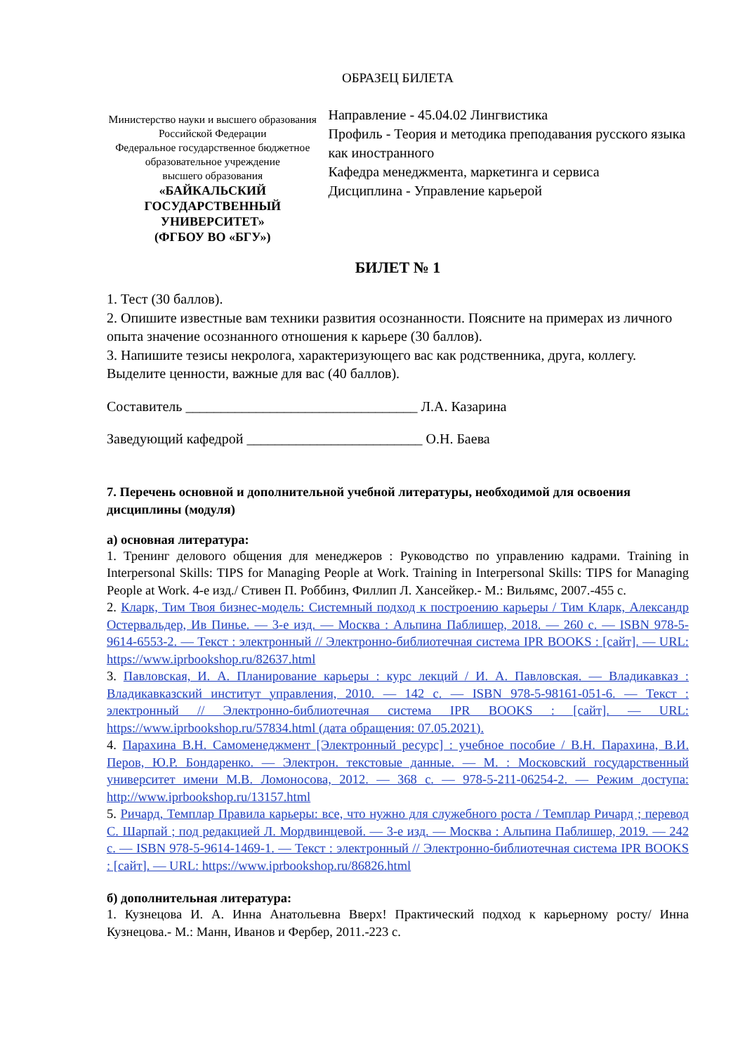ОБРАЗЕЦ БИЛЕТА
Министерство науки и высшего образования
Российской Федерации
Федеральное государственное бюджетное
образовательное учреждение
высшего образования
«БАЙКАЛЬСКИЙ ГОСУДАРСТВЕННЫЙ
УНИВЕРСИТЕТ»
(ФГБОУ ВО «БГУ»)
Направление - 45.04.02 Лингвистика
Профиль - Теория и методика преподавания русского языка как иностранного
Кафедра менеджмента, маркетинга и сервиса
Дисциплина - Управление карьерой
БИЛЕТ № 1
1. Тест (30 баллов).
2. Опишите известные вам техники развития осознанности. Поясните на примерах из личного опыта значение осознанного отношения к карьере (30 баллов).
3. Напишите тезисы некролога, характеризующего вас как родственника, друга, коллегу. Выделите ценности, важные для вас (40 баллов).
Составитель _________________________________ Л.А. Казарина
Заведующий кафедрой _________________________ О.Н. Баева
7. Перечень основной и дополнительной учебной литературы, необходимой для освоения дисциплины (модуля)
а) основная литература:
1. Тренинг делового общения для менеджеров : Руководство по управлению кадрами. Training in Interpersonal Skills: TIPS for Managing People at Work. Training in Interpersonal Skills: TIPS for Managing People at Work. 4-е изд./ Стивен П. Роббинз, Филлип Л. Хансейкер.- М.: Вильямс, 2007.-455 с.
2. Кларк, Тим Твоя бизнес-модель: Системный подход к построению карьеры / Тим Кларк, Александр Остервальдер, Ив Пинье. — 3-е изд. — Москва : Альпина Паблишер, 2018. — 260 с. — ISBN 978-5-9614-6553-2. — Текст : электронный // Электронно-библиотечная система IPR BOOKS : [сайт]. — URL: https://www.iprbookshop.ru/82637.html
3. Павловская, И. А. Планирование карьеры : курс лекций / И. А. Павловская. — Владикавказ : Владикавказский институт управления, 2010. — 142 c. — ISBN 978-5-98161-051-6. — Текст : электронный // Электронно-библиотечная система IPR BOOKS : [сайт]. — URL: https://www.iprbookshop.ru/57834.html (дата обращения: 07.05.2021).
4. Парахина В.Н. Самоменеджмент [Электронный ресурс] : учебное пособие / В.Н. Парахина, В.И. Перов, Ю.Р. Бондаренко. — Электрон. текстовые данные. — М. : Московский государственный университет имени М.В. Ломоносова, 2012. — 368 c. — 978-5-211-06254-2. — Режим доступа: http://www.iprbookshop.ru/13157.html
5. Ричард, Темплар Правила карьеры: все, что нужно для служебного роста / Темплар Ричард ; перевод С. Шарпай ; под редакцией Л. Мордвинцевой. — 3-е изд. — Москва : Альпина Паблишер, 2019. — 242 c. — ISBN 978-5-9614-1469-1. — Текст : электронный // Электронно-библиотечная система IPR BOOKS : [сайт]. — URL: https://www.iprbookshop.ru/86826.html
б) дополнительная литература:
1. Кузнецова И. А. Инна Анатольевна Вверх! Практический подход к карьерному росту/ Инна Кузнецова.- М.: Манн, Иванов и Фербер, 2011.-223 с.